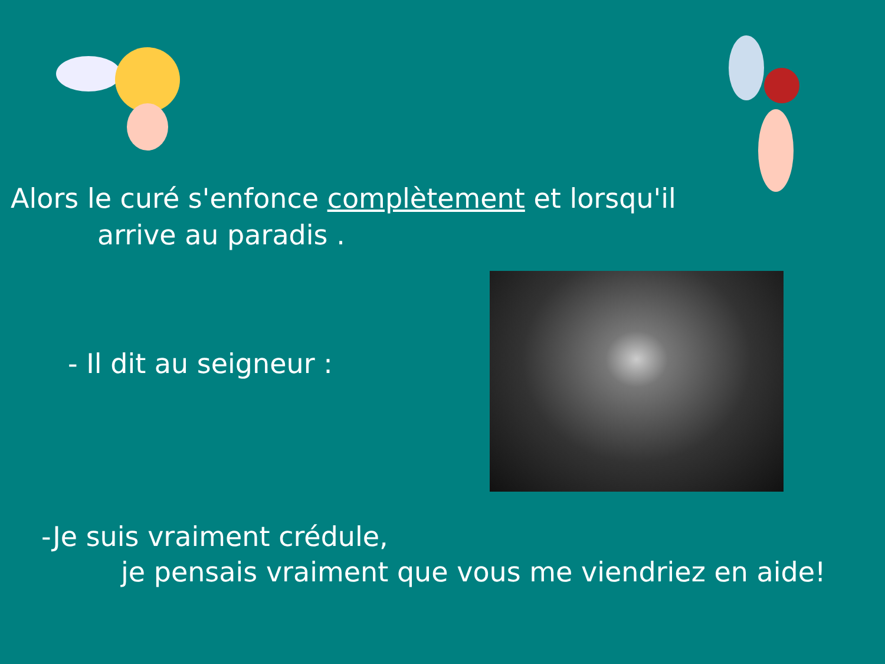Alors le curé s'enfonce complètement et lorsqu'il
arrive au paradis .
- Il dit au seigneur :
-Je suis vraiment crédule,
je pensais vraiment que vous me viendriez en aide!